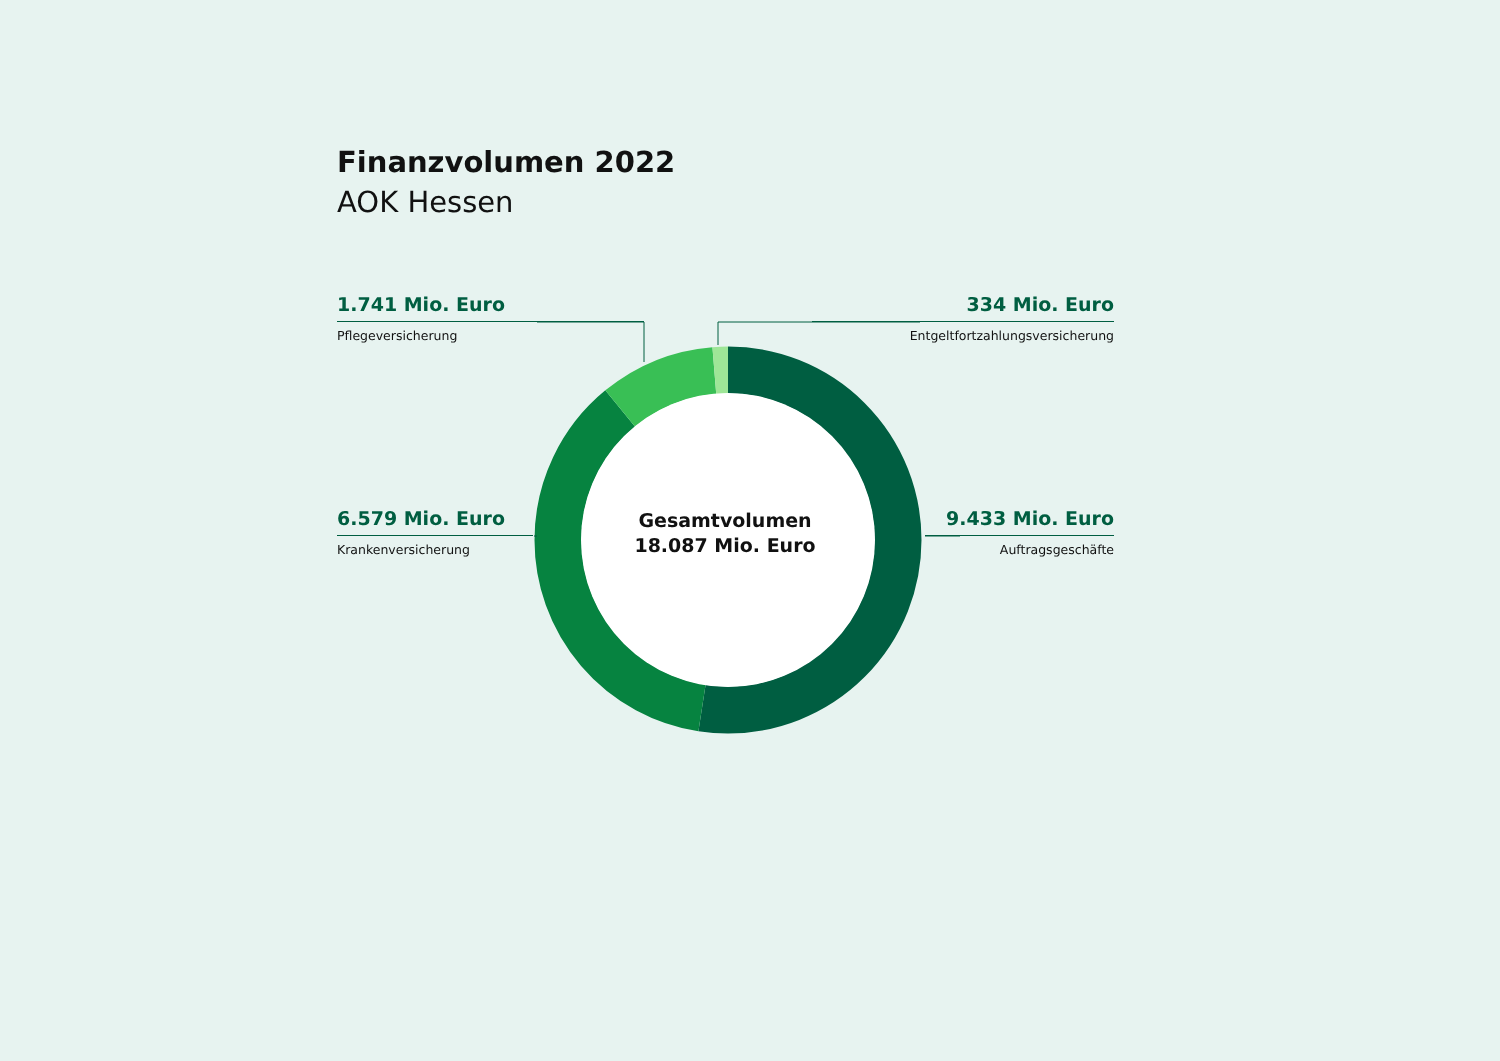Finanzvolumen 2022
AOK Hessen
1.741 Mio. Euro
Pflegeversicherung
334 Mio. Euro
Entgeltfortzahlungsversicherung
6.579 Mio. Euro
Krankenversicherung
9.433 Mio. Euro
Auftragsgeschäfte
Gesamtvolumen
18.087 Mio. Euro